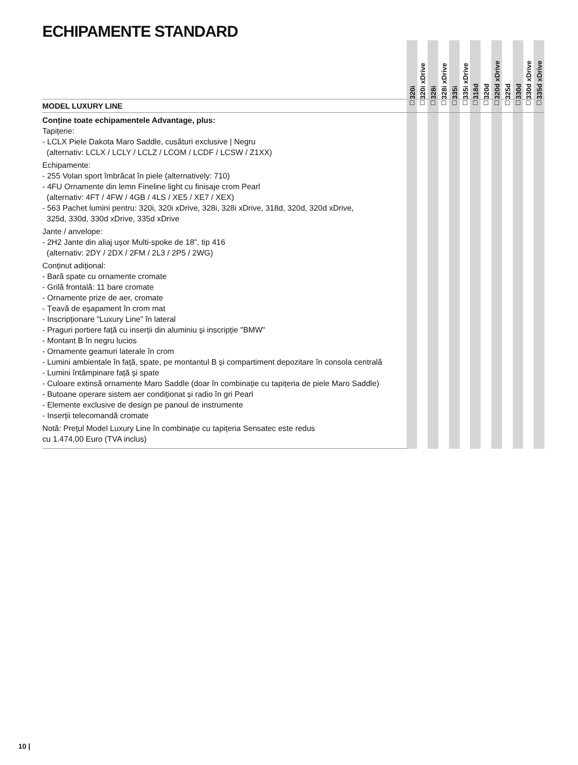ECHIPAMENTE STANDARD
| | 320i | 320i xDrive | 328i | 328i xDrive | 335i | 335i xDrive | 318d | 320d | 320d xDrive | 325d | 330d | 330d xDrive | 335d xDrive |
| --- | --- | --- | --- | --- | --- | --- | --- | --- | --- | --- | --- | --- | --- |
| MODEL LUXURY LINE | ☐ | ☐ | ☐ | ☐ | ☐ | ☐ | ☐ | ☐ | ☐ | ☐ | ☐ | ☐ | ☐ |
| Conține toate echipamentele Advantage, plus: Tapițerie: - LCLX Piele Dakota Maro Saddle, cusături exclusive / Negru (alternativ: LCLX / LCLY / LCLZ / LCOM / LCDF / LCSW / Z1XX) Echipamente: - 255 Volan sport îmbrăcat în piele (alternatively: 710) - 4FU Ornamente din lemn Fineline light cu finisaje crom Pearl (alternativ: 4FT / 4FW / 4GB / 4LS / XE5 / XE7 / XEX) - 563 Pachet lumini pentru: 320i, 320i xDrive, 328i, 328i xDrive, 318d, 320d, 320d xDrive, 325d, 330d, 330d xDrive, 335d xDrive Jante / anvelope: - 2H2 Jante din aliaj ușor Multi-spoke de 18", tip 416 (alternativ: 2DY / 2DX / 2FM / 2L3 / 2P5 / 2WG) Conținut adițional: - Bară spate cu ornamente cromate - Grilă frontală: 11 bare cromate - Ornamente prize de aer, cromate - Țeavă de eșapament în crom mat - Inscripționare "Luxury Line" în lateral - Praguri portiere față cu inserții din aluminiu și inscripție "BMW" - Montant B în negru lucios - Ornamente geamuri laterale în crom - Lumini ambientale în față, spate, pe montantul B și compartiment depozitare în consola centrală - Lumini întâmpinare față și spate - Culoare extinsă ornamente Maro Saddle (doar în combinație cu tapițeria de piele Maro Saddle) - Butoane operare sistem aer condiționat și radio în gri Pearl - Elemente exclusive de design pe panoul de instrumente - Inserții telecomandă cromate Notă: Prețul Model Luxury Line în combinație cu tapițeria Sensatec este redus cu 1.474,00 Euro (TVA inclus) | | | | | | | | | | | | | |
10 |